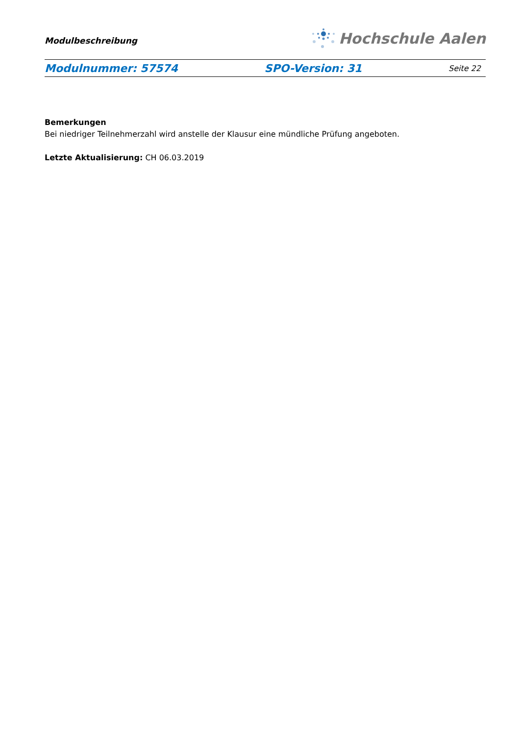Modulbeschreibung
Hochschule Aalen
Modulnummer: 57574 SPO-Version: 31 Seite 22
Bemerkungen
Bei niedriger Teilnehmerzahl wird anstelle der Klausur eine mündliche Prüfung angeboten.
Letzte Aktualisierung: CH 06.03.2019